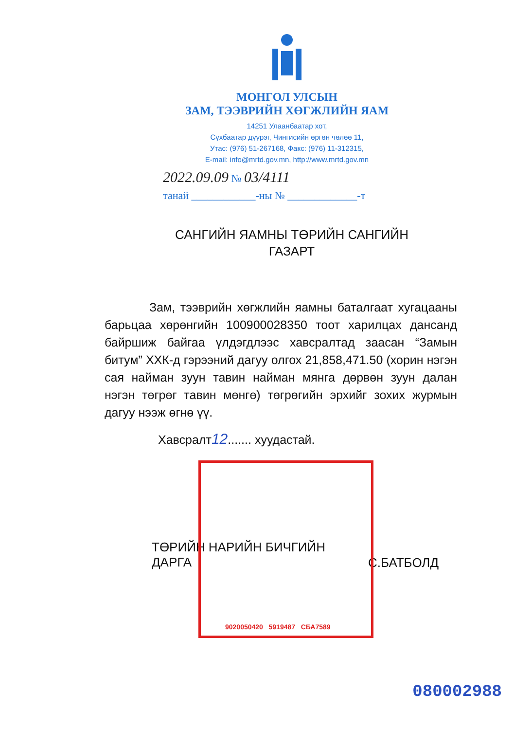9020050420 5919487 СБА7589
МОНГОЛ УЛСЫН
ЗАМ, ТЭЭВРИЙН ХӨГЖЛИЙН ЯАМ
14251 Улаанбаатар хот,
Сүхбаатар дүүрэг, Чингисийн өргөн чөлөө 11,
Утас: (976) 51-267168, Факс: (976) 11-312315,
E-mail: info@mrtd.gov.mn, http://www.mrtd.gov.mn
2022.09.09 № 03/4111
танай ____________-ны № _____________-т
САНГИЙН ЯАМНЫ ТӨРИЙН САНГИЙН
ГАЗАРТ
Зам, тээврийн хөгжлийн яамны баталгаат хугацааны барьцаа хөрөнгийн 100900028350 тоот харилцах дансанд байршиж байгаа үлдэгдлээс хавсралтад заасан “Замын битум” ХХК-д гэрээний дагуу олгох 21,858,471.50 (хорин нэгэн сая найман зуун тавин найман мянга дөрвөн зуун далан нэгэн төгрөг тавин мөнгө) төгрөгийн эрхийг зохих журмын дагуу нээж өгнө үү.
Хавсралт12....... хуудастай.
ТӨРИЙН НАРИЙН БИЧГИЙН
ДАРГА
С.БАТБОЛД
080002988